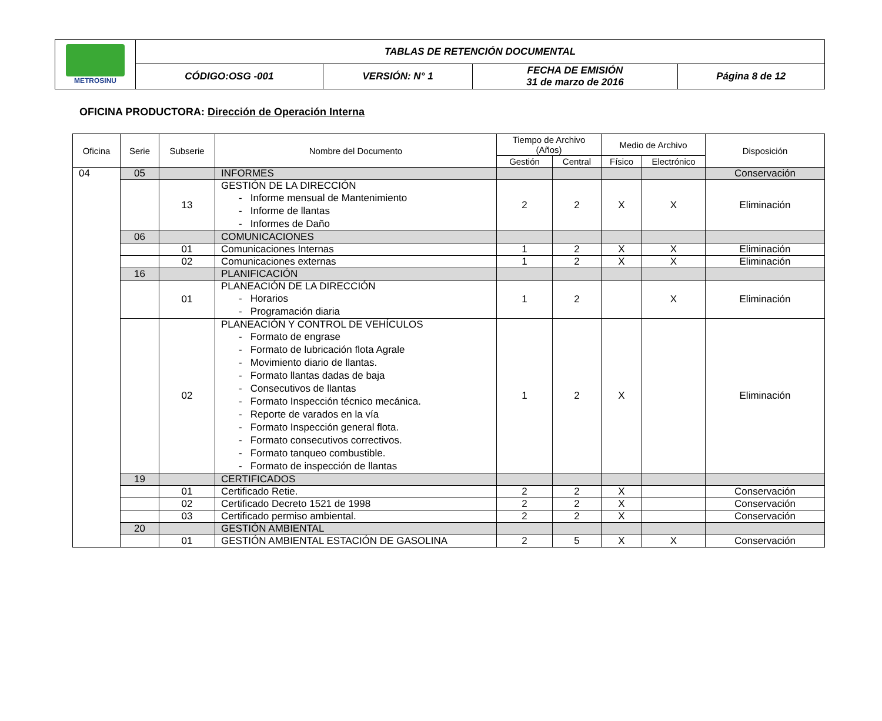| METROSINU | TABLAS DE RETENCIÓN DOCUMENTAL | | | |
| | CÓDIGO:OSG -001 | VERSIÓN: N° 1 | FECHA DE EMISIÓN 31 de marzo de 2016 | Página 8 de 12 |
OFICINA PRODUCTORA: Dirección de Operación Interna
| Oficina | Serie | Subserie | Nombre del Documento | Tiempo de Archivo (Años) | | Medio de Archivo | | Disposición |
| --- | --- | --- | --- | --- | --- | --- | --- | --- |
| | | | | Gestión | Central | Físico | Electrónico | |
| 04 | 05 | | INFORMES | | | | | Conservación |
| | | 13 | GESTIÓN DE LA DIRECCIÓN - Informe mensual de Mantenimiento - Informe de llantas - Informes de Daño | 2 | 2 | X | X | Eliminación |
| | 06 | | COMUNICACIONES | | | | | |
| | | 01 | Comunicaciones Internas | 1 | 2 | X | X | Eliminación |
| | | 02 | Comunicaciones externas | 1 | 2 | X | X | Eliminación |
| | 16 | | PLANIFICACIÓN | | | | | |
| | | 01 | PLANEACIÓN DE LA DIRECCIÓN - Horarios - Programación diaria | 1 | 2 | | X | Eliminación |
| | | 02 | PLANEACIÓN Y CONTROL DE VEHÍCULOS - Formato de engrase - Formato de lubricación flota Agrale - Movimiento diario de llantas. - Formato llantas dadas de baja - Consecutivos de llantas - Formato Inspección técnico mecánica. - Reporte de varados en la vía - Formato Inspección general flota. - Formato consecutivos correctivos. - Formato tanqueo combustible. - Formato de inspección de llantas | 1 | 2 | X | | Eliminación |
| | 19 | | CERTIFICADOS | | | | | |
| | | 01 | Certificado Retie. | 2 | 2 | X | | Conservación |
| | | 02 | Certificado Decreto 1521 de 1998 | 2 | 2 | X | | Conservación |
| | | 03 | Certificado permiso ambiental. | 2 | 2 | X | | Conservación |
| | 20 | | GESTIÓN AMBIENTAL | | | | | |
| | | 01 | GESTIÓN AMBIENTAL ESTACIÓN DE GASOLINA | 2 | 5 | X | X | Conservación |